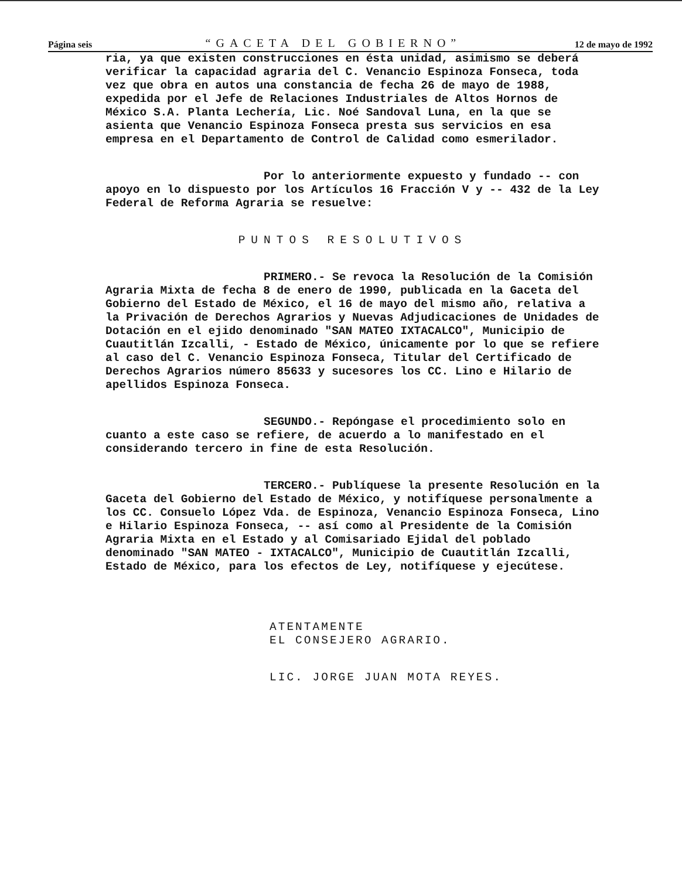Página seis “GACETA DEL GOBIERNO” 12 de mayo de 1992
ria, ya que existen construcciones en ésta unidad, asimismo se deberá verificar la capacidad agraria del C. Venancio Espinoza Fonseca, toda vez que obra en autos una constancia de fecha 26 de mayo de 1988, expedida por el Jefe de Relaciones Industriales de Altos Hornos de México S.A. Planta Lechería, Lic. Noé Sandoval Luna, en la que se asienta que Venancio Espinoza Fonseca presta sus servicios en esa empresa en el Departamento de Control de Calidad como esmerilador.
Por lo anteriormente expuesto y fundado -- con apoyo en lo dispuesto por los Artículos 16 Fracción V y -- 432 de la Ley Federal de Reforma Agraria se resuelve:
PUNTOS RESOLUTIVOS
PRIMERO.- Se revoca la Resolución de la Comisión Agraria Mixta de fecha 8 de enero de 1990, publicada en la Gaceta del Gobierno del Estado de México, el 16 de mayo del mismo año, relativa a la Privación de Derechos Agrarios y Nuevas Adjudicaciones de Unidades de Dotación en el ejido denominado "SAN MATEO IXTACALCO", Municipio de Cuautitlán Izcalli, - Estado de México, únicamente por lo que se refiere al caso del C. Venancio Espinoza Fonseca, Titular del Certificado de Derechos Agrarios número 85633 y sucesores los CC. Lino e Hilario de apellidos Espinoza Fonseca.
SEGUNDO.- Repóngase el procedimiento solo en cuanto a este caso se refiere, de acuerdo a lo manifestado en el considerando tercero in fine de esta Resolución.
TERCERO.- Publíquese la presente Resolución en la Gaceta del Gobierno del Estado de México, y notifíquese personalmente a los CC. Consuelo López Vda. de Espinoza, Venancio Espinoza Fonseca, Lino e Hilario Espinoza Fonseca, -- así como al Presidente de la Comisión Agraria Mixta en el Estado y al Comisariado Ejidal del poblado denominado "SAN MATEO - IXTACALCO", Municipio de Cuautitlán Izcalli, Estado de México, para los efectos de Ley, notifíquese y ejecútese.
ATENTAMENTE
EL CONSEJERO AGRARIO.
LIC. JORGE JUAN MOTA REYES.